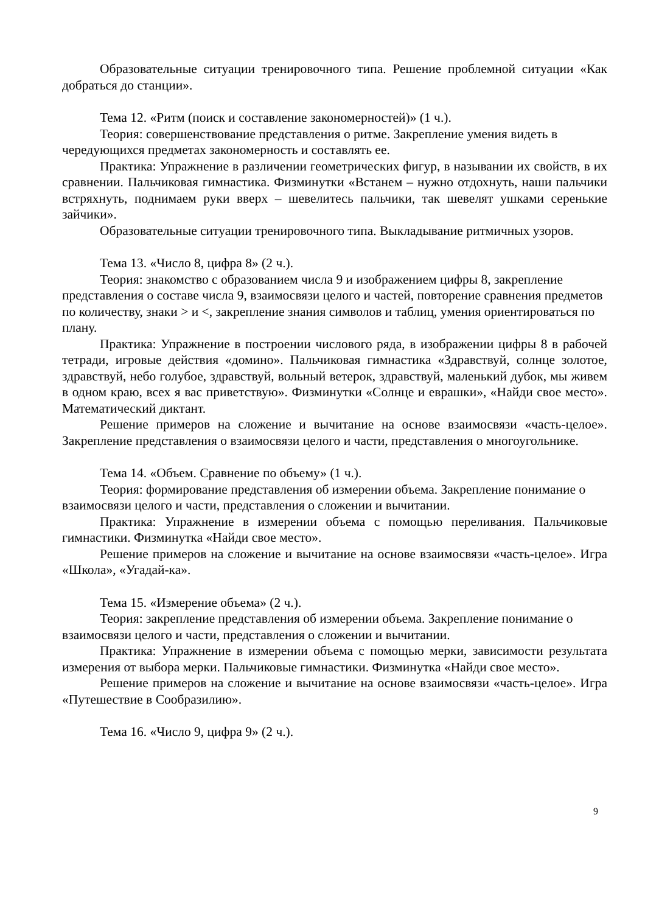Образовательные ситуации тренировочного типа. Решение проблемной ситуации «Как добраться до станции».
Тема 12. «Ритм (поиск и составление закономерностей)» (1 ч.).
Теория: совершенствование представления о ритме. Закрепление умения видеть в чередующихся предметах закономерность и составлять ее.
Практика: Упражнение в различении геометрических фигур, в назывании их свойств, в их сравнении. Пальчиковая гимнастика. Физминутки «Встанем – нужно отдохнуть, наши пальчики встряхнуть, поднимаем руки вверх – шевелитесь пальчики, так шевелят ушками серенькие зайчики».
Образовательные ситуации тренировочного типа. Выкладывание ритмичных узоров.
Тема 13. «Число 8, цифра 8» (2 ч.).
Теория: знакомство с образованием числа 9 и изображением цифры 8, закрепление представления о составе числа 9, взаимосвязи целого и частей, повторение сравнения предметов по количеству, знаки > и <, закрепление знания символов и таблиц, умения ориентироваться по плану.
Практика: Упражнение в построении числового ряда, в изображении цифры 8 в рабочей тетради, игровые действия «домино». Пальчиковая гимнастика «Здравствуй, солнце золотое, здравствуй, небо голубое, здравствуй, вольный ветерок, здравствуй, маленький дубок, мы живем в одном краю, всех я вас приветствую». Физминутки «Солнце и еврашки», «Найди свое место». Математический диктант.
Решение примеров на сложение и вычитание на основе взаимосвязи «часть-целое». Закрепление представления о взаимосвязи целого и части, представления о многоугольнике.
Тема 14. «Объем. Сравнение по объему» (1 ч.).
Теория: формирование представления об измерении объема. Закрепление понимание о взаимосвязи целого и части, представления о сложении и вычитании.
Практика: Упражнение в измерении объема с помощью переливания. Пальчиковые гимнастики. Физминутка «Найди свое место».
Решение примеров на сложение и вычитание на основе взаимосвязи «часть-целое». Игра «Школа», «Угадай-ка».
Тема 15. «Измерение объема» (2 ч.).
Теория: закрепление представления об измерении объема. Закрепление понимание о взаимосвязи целого и части, представления о сложении и вычитании.
Практика: Упражнение в измерении объема с помощью мерки, зависимости результата измерения от выбора мерки. Пальчиковые гимнастики. Физминутка «Найди свое место».
Решение примеров на сложение и вычитание на основе взаимосвязи «часть-целое». Игра «Путешествие в Сообразилию».
Тема 16. «Число 9, цифра 9» (2 ч.).
9